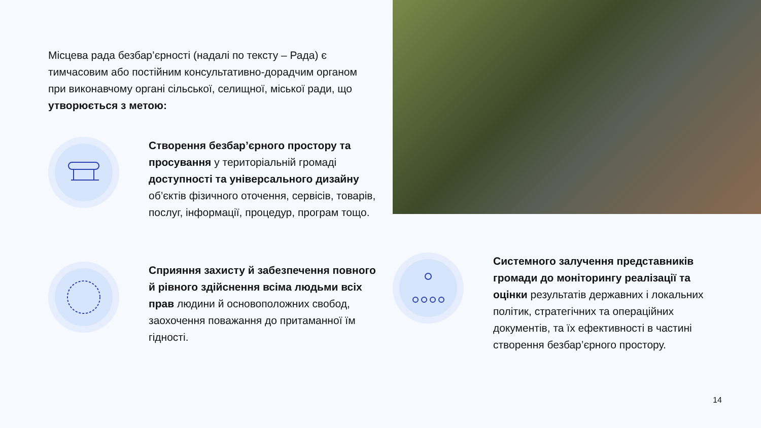Місцева рада безбар’єрності (надалі по тексту – Рада) є тимчасовим або постійним консультативно-дорадчим органом при виконавчому органі сільської, селищної, міської ради, що утворюється з метою:
Створення безбар’єрного простору та просування у територіальній громаді доступності та універсального дизайну об’єктів фізичного оточення, сервісів, товарів, послуг, інформації, процедур, програм тощо.
Сприяння захисту й забезпечення повного й рівного здійснення всіма людьми всіх прав людини й основоположних свобод, заохочення поважання до притаманної їм гідності.
Системного залучення представників громади до моніторингу реалізації та оцінки результатів державних і локальних політик, стратегічних та операційних документів, та їх ефективності в частині створення безбар’єрного простору.
14